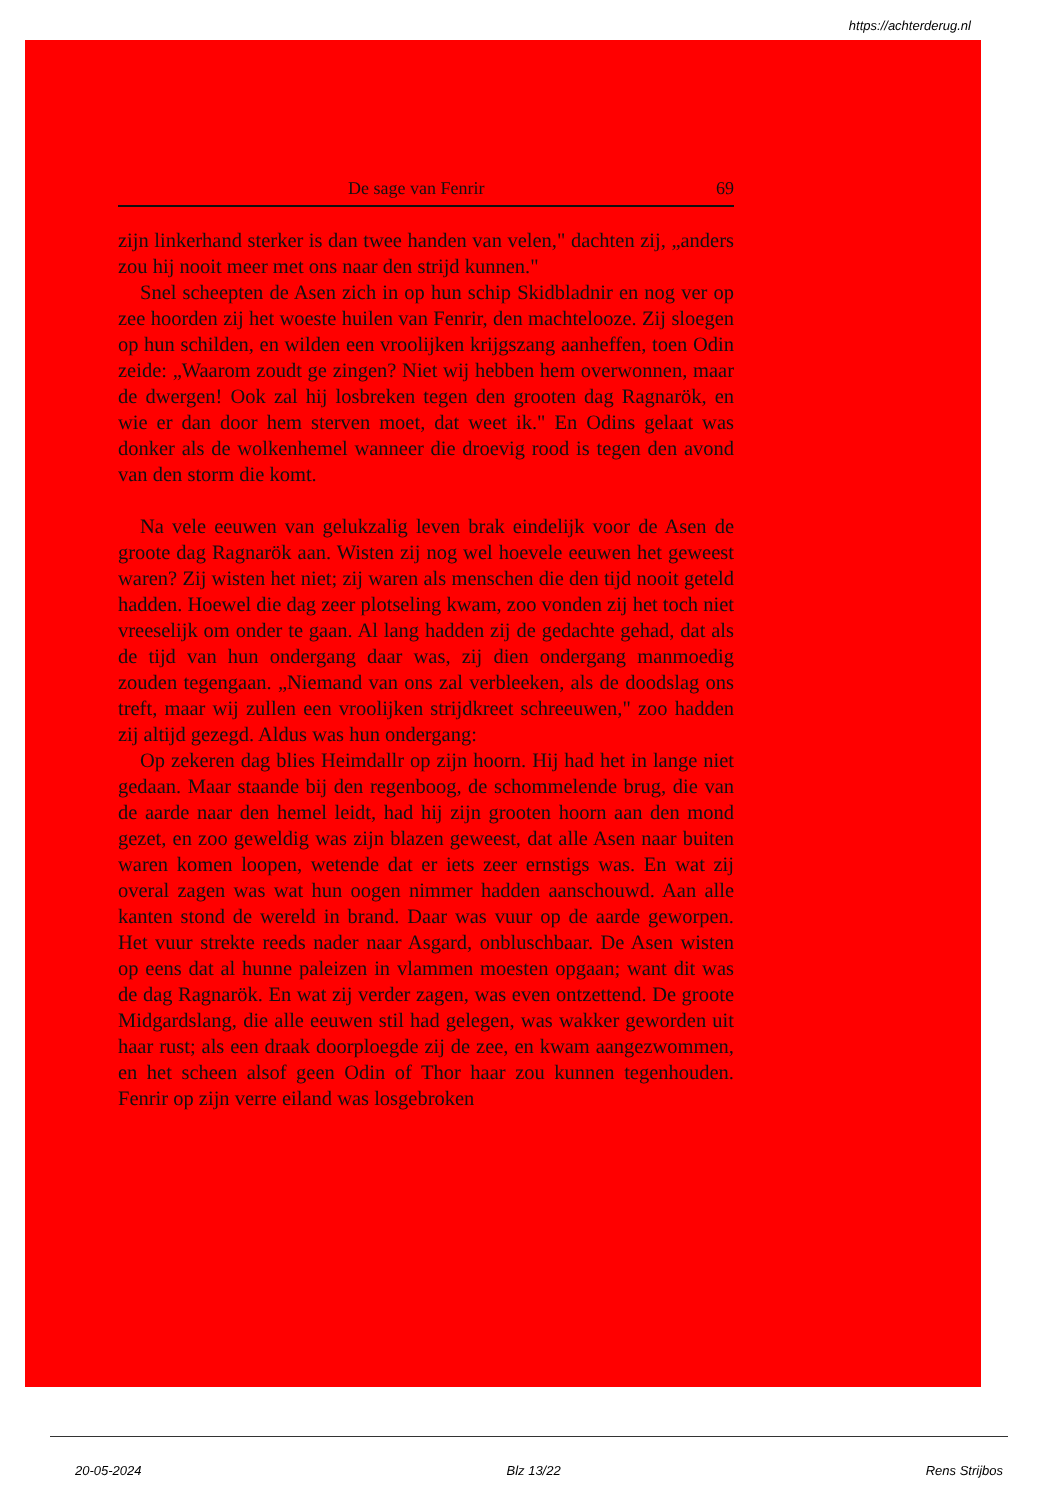https://achterderug.nl
De sage van Fenrir 69
zijn linkerhand sterker is dan twee handen van velen," dachten zij, „anders zou hij nooit meer met ons naar den strijd kunnen."
Snel scheepten de Asen zich in op hun schip Skidbladnir en nog ver op zee hoorden zij het woeste huilen van Fenrir, den machtelooze. Zij sloegen op hun schilden, en wilden een vroolijken krijgszang aanheffen, toen Odin zeide: „Waarom zoudt ge zingen? Niet wij hebben hem overwonnen, maar de dwergen! Ook zal hij losbreken tegen den grooten dag Ragnarök, en wie er dan door hem sterven moet, dat weet ik." En Odins gelaat was donker als de wolkenhemel wanneer die droevig rood is tegen den avond van den storm die komt.
Na vele eeuwen van gelukzalig leven brak eindelijk voor de Asen de groote dag Ragnarök aan. Wisten zij nog wel hoevele eeuwen het geweest waren? Zij wisten het niet; zij waren als menschen die den tijd nooit geteld hadden. Hoewel die dag zeer plotseling kwam, zoo vonden zij het toch niet vreeselijk om onder te gaan. Al lang hadden zij de gedachte gehad, dat als de tijd van hun ondergang daar was, zij dien ondergang manmoedig zouden tegengaan. „Niemand van ons zal verbleeken, als de doodslag ons treft, maar wij zullen een vroolijken strijdkreet schreeuwen," zoo hadden zij altijd gezegd. Aldus was hun ondergang:
Op zekeren dag blies Heimdallr op zijn hoorn. Hij had het in lange niet gedaan. Maar staande bij den regenboog, de schommelende brug, die van de aarde naar den hemel leidt, had hij zijn grooten hoorn aan den mond gezet, en zoo geweldig was zijn blazen geweest, dat alle Asen naar buiten waren komen loopen, wetende dat er iets zeer ernstigs was. En wat zij overal zagen was wat hun oogen nimmer hadden aanschouwd. Aan alle kanten stond de wereld in brand. Daar was vuur op de aarde geworpen. Het vuur strekte reeds nader naar Asgard, onbluschbaar. De Asen wisten op eens dat al hunne paleizen in vlammen moesten opgaan; want dit was de dag Ragnarök. En wat zij verder zagen, was even ontzettend. De groote Midgardslang, die alle eeuwen stil had gelegen, was wakker geworden uit haar rust; als een draak doorploegde zij de zee, en kwam aangezwommen, en het scheen alsof geen Odin of Thor haar zou kunnen tegenhouden. Fenrir op zijn verre eiland was losgebroken
20-05-2024 Blz 13/22 Rens Strijbos